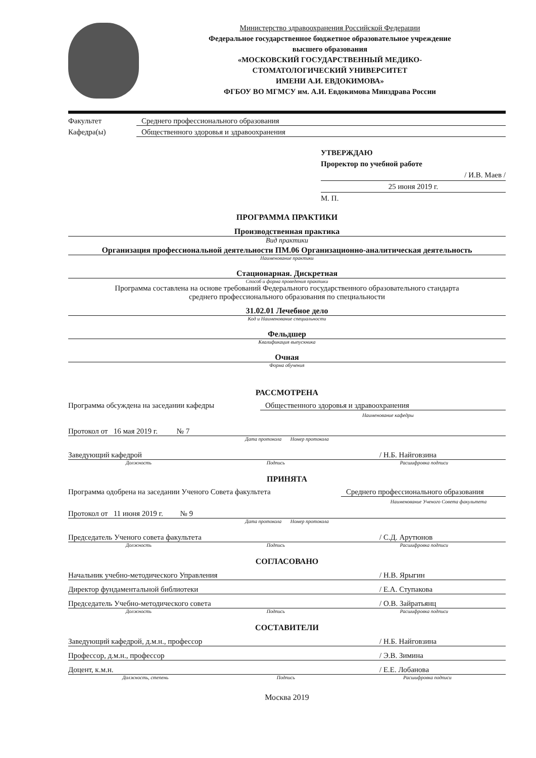Министерство здравоохранения Российской Федерации
Федеральное государственное бюджетное образовательное учреждение
высшего образования
«МОСКОВСКИЙ ГОСУДАРСТВЕННЫЙ МЕДИКО-
СТОМАТОЛОГИЧЕСКИЙ УНИВЕРСИТЕТ
ИМЕНИ А.И. ЕВДОКИМОВА»
ФГБОУ ВО МГМСУ им. А.И. Евдокимова Минздрава России
Факультет Среднего профессионального образования
Кафедра(ы) Общественного здоровья и здравоохранения
УТВЕРЖДАЮ
Проректор по учебной работе
/ И.В. Маев /
25 июня 2019 г.
М. П.
ПРОГРАММА ПРАКТИКИ
Производственная практика
Вид практики
Организация профессиональной деятельности ПМ.06 Организационно-аналитическая деятельность
Наименование практики
Стационарная. Дискретная
Способ и форма проведения практики
Программа составлена на основе требований Федерального государственного образовательного стандарта
среднего профессионального образования по специальности
31.02.01 Лечебное дело
Код и Наименование специальности
Фельдшер
Квалификация выпускника
Очная
Форма обучения
РАССМОТРЕНА
Программа обсуждена на заседании кафедры Общественного здоровья и здравоохранения
Наименование кафедры
Протокол от 16 мая 2019 г. № 7
Дата протокола Номер протокола
Заведующий кафедрой / Н.Б. Найговзина
Должность Подпись Расшифровка подписи
ПРИНЯТА
Программа одобрена на заседании Ученого Совета факультета Среднего профессионального образования
Наименование Ученого Совета факультета
Протокол от 11 июня 2019 г. № 9
Дата протокола Номер протокола
Председатель Ученого совета факультета / С.Д. Арутюнов
Должность Подпись Расшифровка подписи
СОГЛАСОВАНО
Начальник учебно-методического Управления / Н.В. Ярыгин
Директор фундаментальной библиотеки / Е.А. Ступакова
Председатель Учебно-методического совета / О.В. Зайратьянц
Должность Подпись Расшифровка подписи
СОСТАВИТЕЛИ
Заведующий кафедрой, д.м.н., профессор / Н.Б. Найговзина
Профессор, д.м.н., профессор / Э.В. Зимина
Доцент, к.м.н. / Е.Е. Лобанова
Должность, степень Подпись Расшифровка подписи
Москва 2019